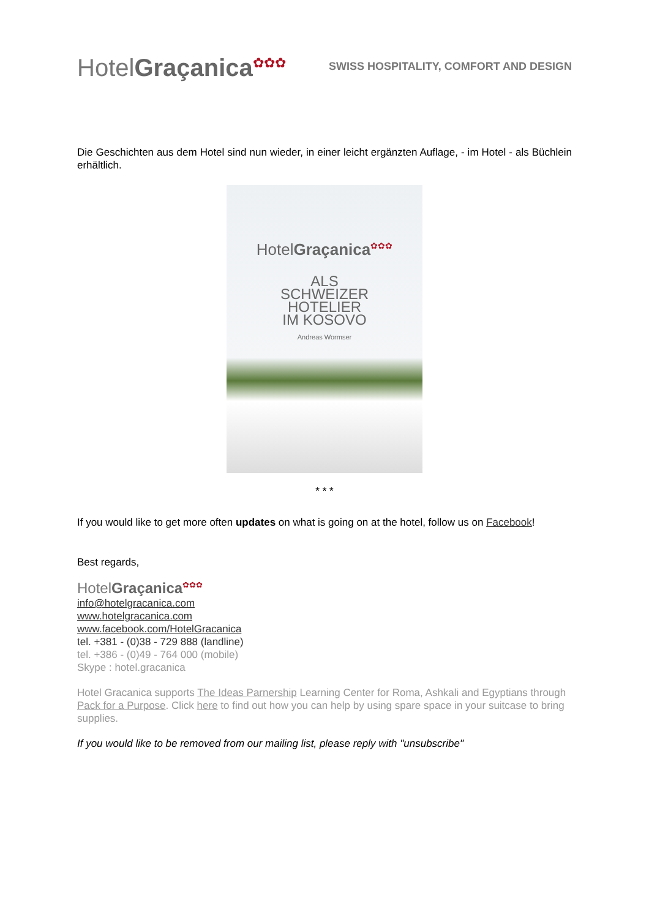HotelGraçanica<sup>✿✿✿</sup>
SWISS HOSPITALITY, COMFORT AND DESIGN
Die Geschichten aus dem Hotel sind nun wieder, in einer leicht ergänzten Auflage, - im Hotel - als Büchlein erhältlich.
HotelGraçanica<sup>✿✿✿</sup>
ALS
SCHWEIZER
HOTELIER
IM KOSOVO
Andreas Wormser
* * *
If you would like to get more often updates on what is going on at the hotel, follow us on Facebook!
Best regards,
HotelGraçanica<sup>✿✿✿</sup>
info@hotelgracanica.com
www.hotelgracanica.com
www.facebook.com/HotelGracanica
tel. +381 - (0)38 - 729 888 (landline)
tel. +386 - (0)49 - 764 000 (mobile)
Skype : hotel.gracanica
Hotel Gracanica supports The Ideas Parnership Learning Center for Roma, Ashkali and Egyptians through Pack for a Purpose. Click here to find out how you can help by using spare space in your suitcase to bring supplies.
If you would like to be removed from our mailing list, please reply with "unsubscribe"